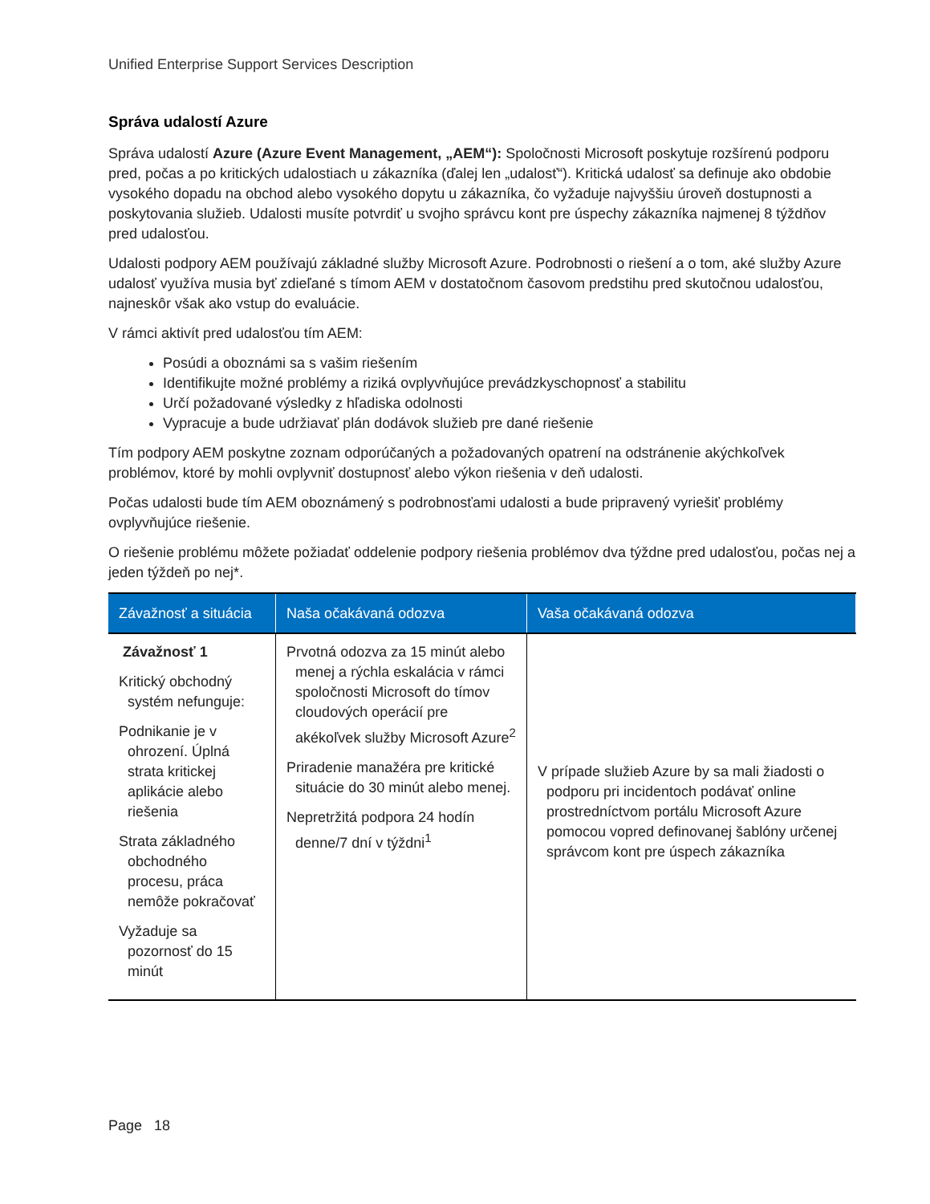Unified Enterprise Support Services Description
Správa udalostí Azure
Správa udalostí Azure (Azure Event Management, „AEM“): Spoločnosti Microsoft poskytuje rozšírenú podporu pred, počas a po kritických udalostiach u zákazníka (ďalej len „udalosť“). Kritická udalosť sa definuje ako obdobie vysokého dopadu na obchod alebo vysokého dopytu u zákazníka, čo vyžaduje najvyššiu úroveň dostupnosti a poskytovania služieb. Udalosti musíte potvrdiť u svojho správcu kont pre úspechy zákazníka najmenej 8 týždňov pred udalosťou.
Udalosti podpory AEM používajú základné služby Microsoft Azure. Podrobnosti o riešení a o tom, aké služby Azure udalosť využíva musia byť zdieľané s tímom AEM v dostatočnom časovom predstihu pred skutočnou udalosťou, najneskôr však ako vstup do evaluácie.
V rámci aktivít pred udalosťou tím AEM:
Posúdi a oboznámi sa s vašim riešením
Identifikujte možné problémy a riziká ovplyvňujúce prevádzkyschopnosť a stabilitu
Určí požadované výsledky z hľadiska odolnosti
Vypracuje a bude udržiavať plán dodávok služieb pre dané riešenie
Tím podpory AEM poskytne zoznam odporúčaných a požadovaných opatrení na odstránenie akýchkoľvek problémov, ktoré by mohli ovplyvniť dostupnosť alebo výkon riešenia v deň udalosti.
Počas udalosti bude tím AEM oboznámený s podrobnosťami udalosti a bude pripravený vyriešiť problémy ovplyvňujúce riešenie.
O riešenie problému môžete požiadať oddelenie podpory riešenia problémov dva týždne pred udalosťou, počas nej a jeden týždeň po nej*.
| Závažnosť a situácia | Naša očakávaná odozva | Vaša očakávaná odozva |
| --- | --- | --- |
| Závažnosť 1 Kritický obchodný systém nefunguje: Podnikanie je v ohrození. Úplná strata kritickej aplikácie alebo riešenia Strata základného obchodného procesu, práca nemôže pokračovať Vyžaduje sa pozornosť do 15 minút | Prvotná odozva za 15 minút alebo menej a rýchla eskalácia v rámci spoločnosti Microsoft do tímov cloudových operácií pre akékoľvek služby Microsoft Azure<sup>2</sup> Priradenie manažéra pre kritické situácie do 30 minút alebo menej. Nepretržitá podpora 24 hodín denne/7 dní v týždni<sup>1</sup> | V prípade služieb Azure by sa mali žiadosti o podporu pri incidentoch podávať online prostredníctvom portálu Microsoft Azure pomocou vopred definovanej šablóny určenej správcom kont pre úspech zákazníka |
Page 18